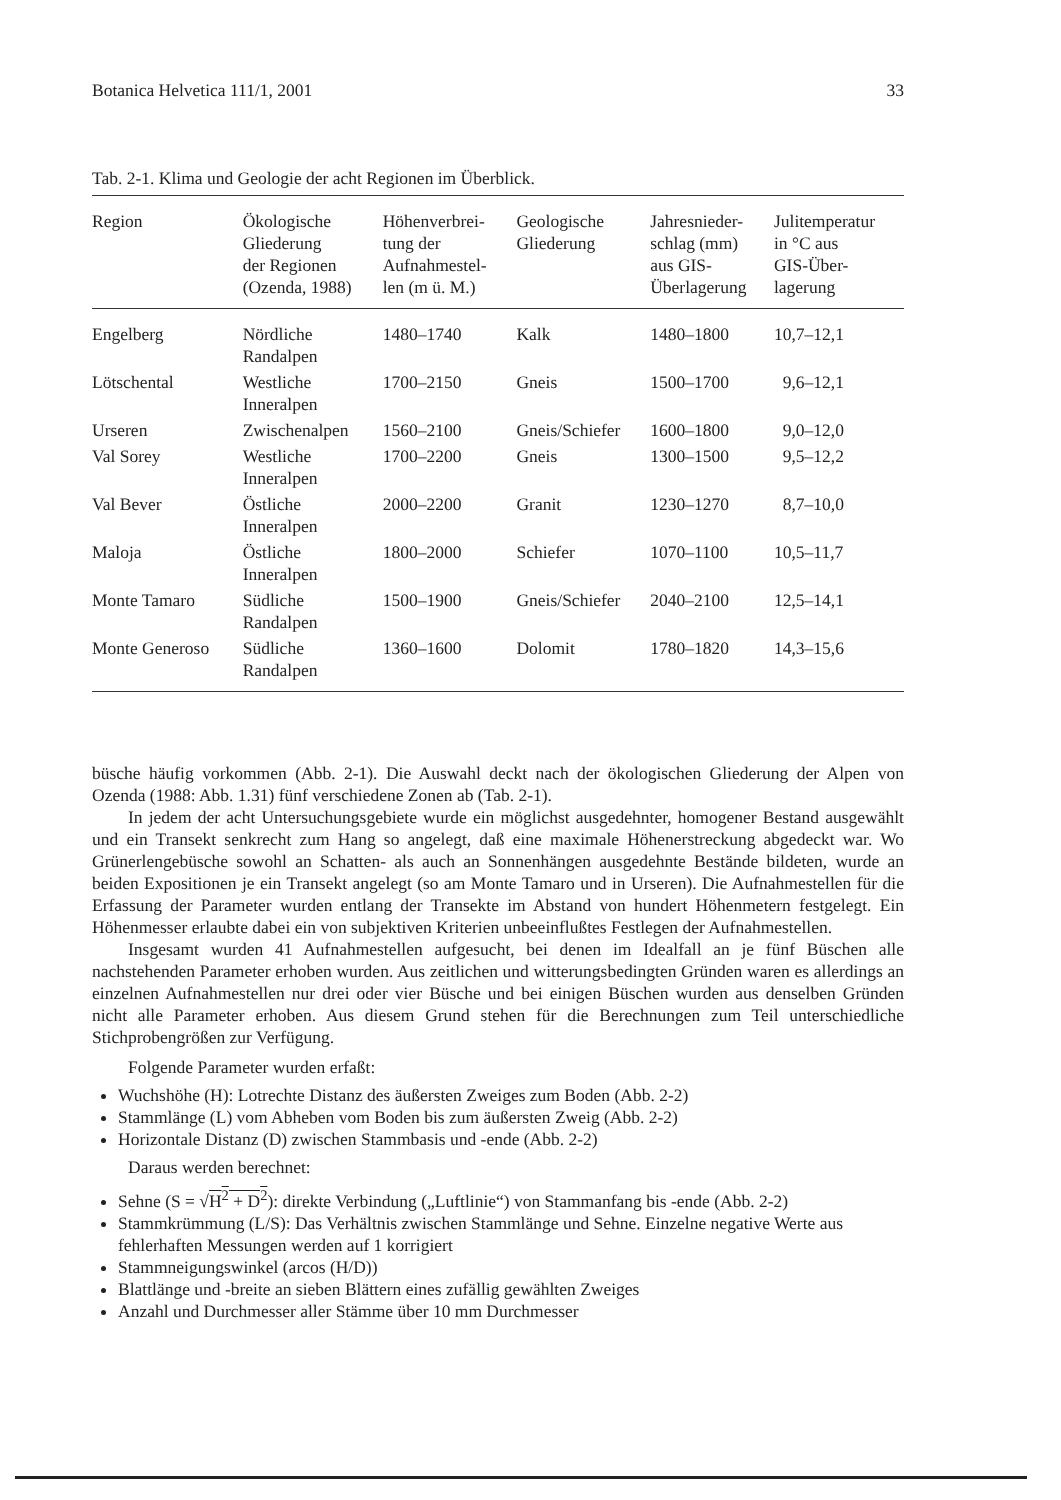Botanica Helvetica 111/1, 2001 33
Tab. 2-1. Klima und Geologie der acht Regionen im Überblick.
| Region | Ökologische Gliederung der Regionen (Ozenda, 1988) | Höhenverbrei- tung der Aufnahmestel- len (m ü. M.) | Geologische Gliederung | Jahresnieder- schlag (mm) aus GIS- Überlagerung | Julitemperatur in °C aus GIS-Über- lagerung |
| --- | --- | --- | --- | --- | --- |
| Engelberg | Nördliche Randalpen | 1480–1740 | Kalk | 1480–1800 | 10,7–12,1 |
| Lötschental | Westliche Inneralpen | 1700–2150 | Gneis | 1500–1700 | 9,6–12,1 |
| Urseren | Zwischenalpen | 1560–2100 | Gneis/Schiefer | 1600–1800 | 9,0–12,0 |
| Val Sorey | Westliche Inneralpen | 1700–2200 | Gneis | 1300–1500 | 9,5–12,2 |
| Val Bever | Östliche Inneralpen | 2000–2200 | Granit | 1230–1270 | 8,7–10,0 |
| Maloja | Östliche Inneralpen | 1800–2000 | Schiefer | 1070–1100 | 10,5–11,7 |
| Monte Tamaro | Südliche Randalpen | 1500–1900 | Gneis/Schiefer | 2040–2100 | 12,5–14,1 |
| Monte Generoso | Südliche Randalpen | 1360–1600 | Dolomit | 1780–1820 | 14,3–15,6 |
büsche häufig vorkommen (Abb. 2-1). Die Auswahl deckt nach der ökologischen Gliederung der Alpen von Ozenda (1988: Abb. 1.31) fünf verschiedene Zonen ab (Tab. 2-1).
In jedem der acht Untersuchungsgebiete wurde ein möglichst ausgedehnter, homogener Bestand ausgewählt und ein Transekt senkrecht zum Hang so angelegt, daß eine maximale Höhenerstreckung abgedeckt war. Wo Grünerlengebüsche sowohl an Schatten- als auch an Sonnenhängen ausgedehnte Bestände bildeten, wurde an beiden Expositionen je ein Transekt angelegt (so am Monte Tamaro und in Urseren). Die Aufnahmestellen für die Erfassung der Parameter wurden entlang der Transekte im Abstand von hundert Höhenmetern festgelegt. Ein Höhenmesser erlaubte dabei ein von subjektiven Kriterien unbeeinflußtes Festlegen der Aufnahmestellen.
Insgesamt wurden 41 Aufnahmestellen aufgesucht, bei denen im Idealfall an je fünf Büschen alle nachstehenden Parameter erhoben wurden. Aus zeitlichen und witterungsbedingten Gründen waren es allerdings an einzelnen Aufnahmestellen nur drei oder vier Büsche und bei einigen Büschen wurden aus denselben Gründen nicht alle Parameter erhoben. Aus diesem Grund stehen für die Berechnungen zum Teil unterschiedliche Stichprobengrößen zur Verfügung.
Folgende Parameter wurden erfaßt:
Wuchshöhe (H): Lotrechte Distanz des äußersten Zweiges zum Boden (Abb. 2-2)
Stammlänge (L) vom Abheben vom Boden bis zum äußersten Zweig (Abb. 2-2)
Horizontale Distanz (D) zwischen Stammbasis und -ende (Abb. 2-2)
Daraus werden berechnet:
Sehne (S = √H<sup>2</sup> + D<sup>2</sup>): direkte Verbindung („Luftlinie“) von Stammanfang bis -ende (Abb. 2-2)
Stammkrümmung (L/S): Das Verhältnis zwischen Stammlänge und Sehne. Einzelne negative Werte aus fehlerhaften Messungen werden auf 1 korrigiert
Stammneigungswinkel (arcos (H/D))
Blattlänge und -breite an sieben Blättern eines zufällig gewählten Zweiges
Anzahl und Durchmesser aller Stämme über 10 mm Durchmesser